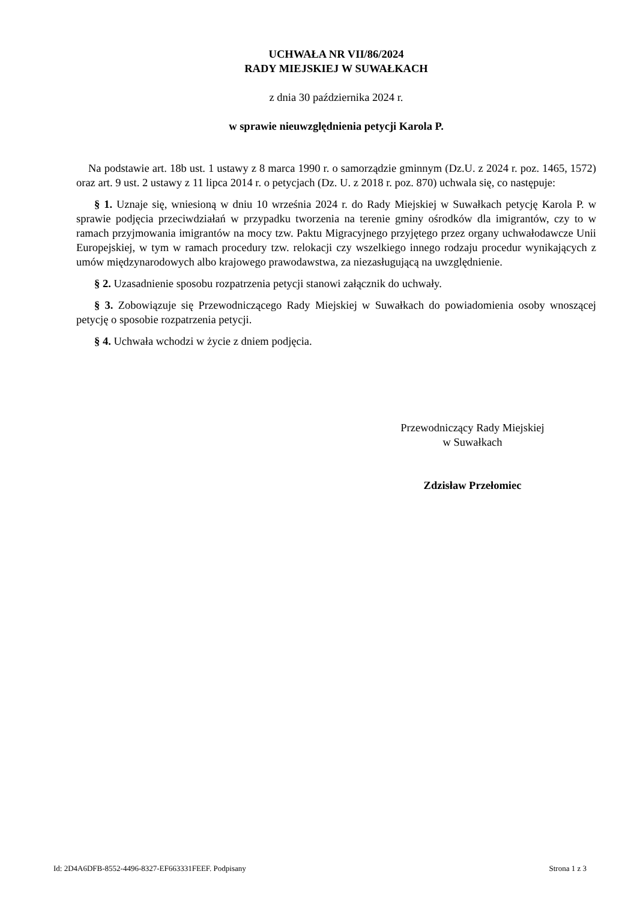UCHWAŁA NR VII/86/2024
RADY MIEJSKIEJ W SUWAŁKACH
z dnia 30 października 2024 r.
w sprawie nieuwzględnienia petycji Karola P.
Na podstawie art. 18b ust. 1 ustawy z 8 marca 1990 r. o samorządzie gminnym (Dz.U. z 2024 r. poz. 1465, 1572) oraz art. 9 ust. 2 ustawy z 11 lipca 2014 r. o petycjach (Dz. U. z 2018 r. poz. 870) uchwala się, co następuje:
§ 1. Uznaje się, wniesioną w dniu 10 września 2024 r. do Rady Miejskiej w Suwałkach petycję Karola P. w sprawie podjęcia przeciwdziałań w przypadku tworzenia na terenie gminy ośrodków dla imigrantów, czy to w ramach przyjmowania imigrantów na mocy tzw. Paktu Migracyjnego przyjętego przez organy uchwałodawcze Unii Europejskiej, w tym w ramach procedury tzw. relokacji czy wszelkiego innego rodzaju procedur wynikających z umów międzynarodowych albo krajowego prawodawstwa, za niezasługującą na uwzględnienie.
§ 2. Uzasadnienie sposobu rozpatrzenia petycji stanowi załącznik do uchwały.
§ 3. Zobowiązuje się Przewodniczącego Rady Miejskiej w Suwałkach do powiadomienia osoby wnoszącej petycję o sposobie rozpatrzenia petycji.
§ 4. Uchwała wchodzi w życie z dniem podjęcia.
Przewodniczący Rady Miejskiej
w Suwałkach
Zdzisław Przełomiec
Id: 2D4A6DFB-8552-4496-8327-EF663331FEEF. Podpisany Strona 1 z 3